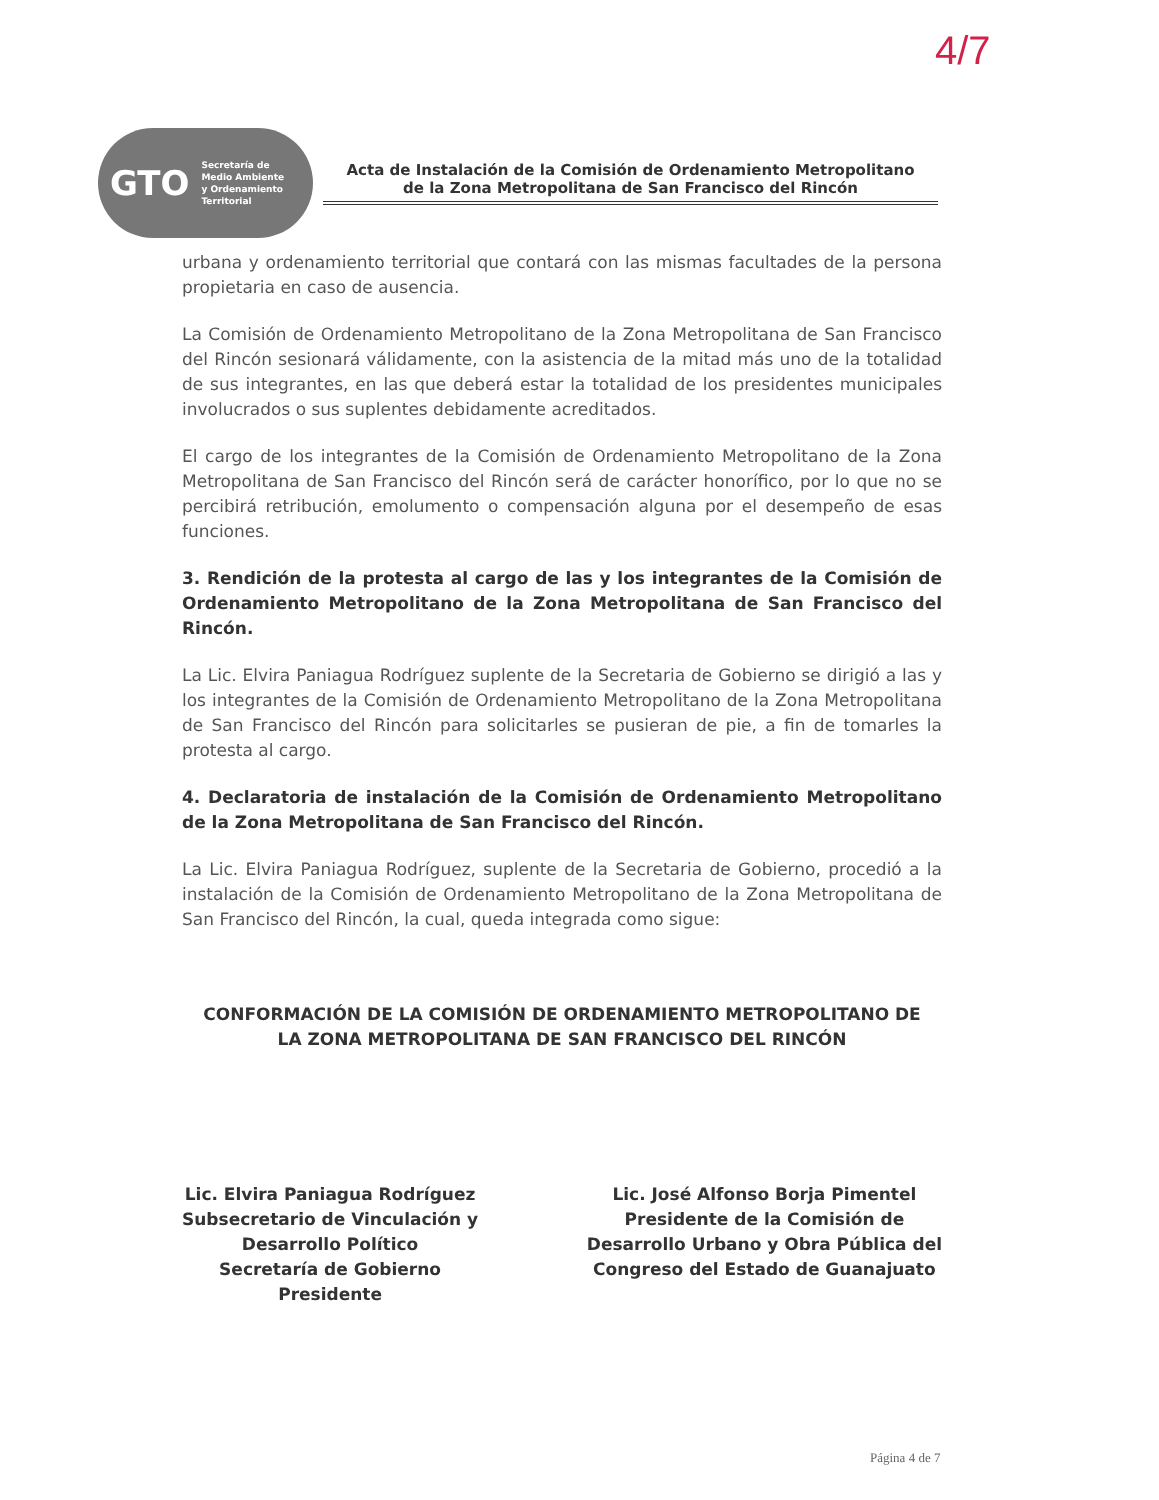4/7
GTO Secretaría de
Medio Ambiente
y Ordenamiento
Territorial
Acta de Instalación de la Comisión de Ordenamiento Metropolitano
de la Zona Metropolitana de San Francisco del Rincón
urbana y ordenamiento territorial que contará con las mismas facultades de la persona propietaria en caso de ausencia.
La Comisión de Ordenamiento Metropolitano de la Zona Metropolitana de San Francisco del Rincón sesionará válidamente, con la asistencia de la mitad más uno de la totalidad de sus integrantes, en las que deberá estar la totalidad de los presidentes municipales involucrados o sus suplentes debidamente acreditados.
El cargo de los integrantes de la Comisión de Ordenamiento Metropolitano de la Zona Metropolitana de San Francisco del Rincón será de carácter honorífico, por lo que no se percibirá retribución, emolumento o compensación alguna por el desempeño de esas funciones.
3. Rendición de la protesta al cargo de las y los integrantes de la Comisión de Ordenamiento Metropolitano de la Zona Metropolitana de San Francisco del Rincón.
La Lic. Elvira Paniagua Rodríguez suplente de la Secretaria de Gobierno se dirigió a las y los integrantes de la Comisión de Ordenamiento Metropolitano de la Zona Metropolitana de San Francisco del Rincón para solicitarles se pusieran de pie, a fin de tomarles la protesta al cargo.
4. Declaratoria de instalación de la Comisión de Ordenamiento Metropolitano de la Zona Metropolitana de San Francisco del Rincón.
La Lic. Elvira Paniagua Rodríguez, suplente de la Secretaria de Gobierno, procedió a la instalación de la Comisión de Ordenamiento Metropolitano de la Zona Metropolitana de San Francisco del Rincón, la cual, queda integrada como sigue:
CONFORMACIÓN DE LA COMISIÓN DE ORDENAMIENTO METROPOLITANO DE
LA ZONA METROPOLITANA DE SAN FRANCISCO DEL RINCÓN
Lic. Elvira Paniagua Rodríguez
Subsecretario de Vinculación y
Desarrollo Político
Secretaría de Gobierno
Presidente
Lic. José Alfonso Borja Pimentel
Presidente de la Comisión de
Desarrollo Urbano y Obra Pública del
Congreso del Estado de Guanajuato
Página 4 de 7